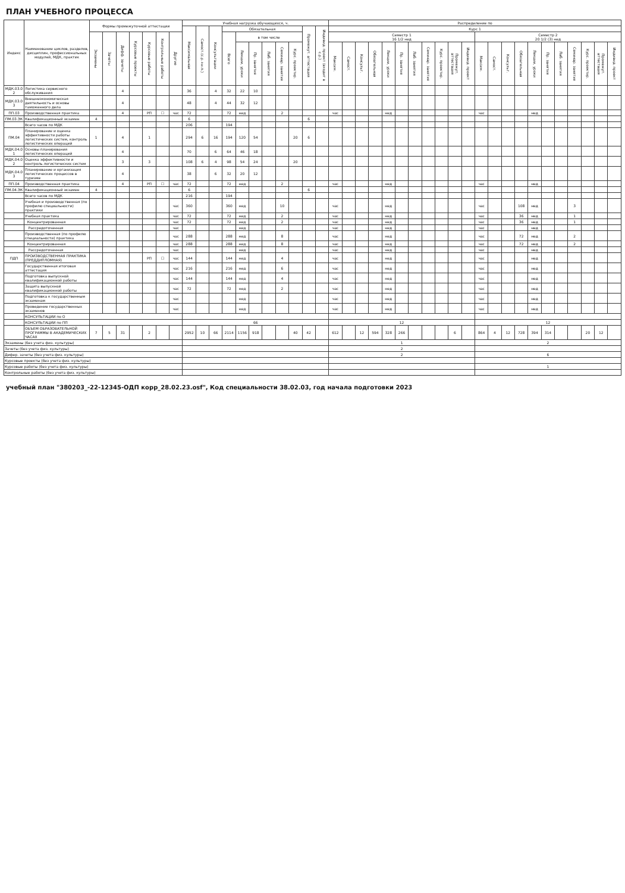ПЛАН УЧЕБНОГО ПРОЦЕССА
| Индекс | Наименование циклов, разделов, дисциплин, профессиональных модулей, МДК, практик | Формы промежуточной аттестации | | | | | | | Учебная нагрузка обучающихся, ч. | | | | | | | | | | | Распределение по | | | | | | | | | | | | | | | | | | | | | |
| --- | --- | --- | --- | --- | --- | --- | --- | --- | --- | --- | --- | --- | --- | --- | --- | --- | --- | --- | --- | --- | --- | --- | --- | --- | --- | --- | --- | --- | --- | --- | --- | --- | --- | --- | --- | --- | --- | --- | --- | --- | --- |
| | | | | | | | | | Максимальная | Самост.(с.р.+и.п.) | Консультации | Обязательная | | | | | | Промежут. аттестация | Индивид. проект (входит в с.р.) | Курс 1 | | | | | | | | | | | | | | | | | | | | | |
| | | Экзамены | Зачеты | Дифф. зачеты | Курсовые проекты | Курсовые работы | Контрольные работы | Другие | | | | Всего | в том числе | | | | | | | Семестр 1 16 1/2 нед | | | | | | | | | | | Семестр 2 20 1/2 (3) нед | | | | | | | | | | |
| | | | | | | | | | | | | | Лекции, уроки | Пр. занятия | Лаб. занятия | Семинар. занятия | Курс. проектир. | | | Максим. | Самост. | Консульт. | Обязательная | Лекции, уроки | Пр. занятия | Лаб. занятия | Семинар. занятия | Курс. проектир. | Промежут. аттестация | Индивид. проект | Максим. | Самост. | Консульт. | Обязательная | Лекции, уроки | Пр. занятия | Лаб. занятия | Семинар. занятия | Курс. проектир. | Промежут. аттестация | Индивид. проект |
| МДК.03.02 | Логистика сервисного обслуживания | | | 4 | | | | | 36 | | 4 | 32 | 22 | 10 | | | | | | | | | | | | | | | | | | | | | | | | | | | |
| МДК.03.03 | Внешнеэкономическая деятельность и основы таможенного дела | | | 4 | | | | | 48 | | 4 | 44 | 32 | 12 | | | | | | | | | | | | | | | | | | | | | | | | | | | |
| ПП.03 | Производственная практика | | | 4 | | РП | ☐ | час | 72 | | | 72 | нед | | | 2 | | | | час | | | | нед | | | | | | | час | | | | нед | | | | | | |
| ПМ.03.ЭК | Квалификационный экзамен | 4 | | | | | | | 6 | | | | | | | | | 6 | | | | | | | | | | | | | | | | | | | | | | | |
| | Всего часов по МДК | | | | | | | | 206 | | | 194 | | | | | | | | | | | | | | | | | | | | | | | | | | | | | |
| ПМ.04 | Планирование и оценка эффективности работы логистических систем, контроль логистических операций | 1 | | 4 | | 1 | | | 294 | 6 | 16 | 194 | 120 | 54 | | | 20 | 6 | | | | | | | | | | | | | | | | | | | | | | | |
| МДК.04.01 | Основы планирования логистических операций | | | 4 | | | | | 70 | | 6 | 64 | 46 | 18 | | | | | | | | | | | | | | | | | | | | | | | | | | | |
| МДК.04.02 | Оценка эффективности и контроль логистических систем | | | 3 | | 3 | | | 108 | 6 | 4 | 98 | 54 | 24 | | | 20 | | | | | | | | | | | | | | | | | | | | | | | | |
| МДК.04.03 | Планирование и организация логистических процессов в туризме | | | 4 | | | | | 38 | | 6 | 32 | 20 | 12 | | | | | | | | | | | | | | | | | | | | | | | | | | | |
| ПП.04 | Производственная практика | | | 4 | | РП | ☐ | час | 72 | | | 72 | нед | | | 2 | | | | час | | | | нед | | | | | | | час | | | | нед | | | | | | |
| ПМ.04.ЭК | Квалификационный экзамен | 4 | | | | | | | 6 | | | | | | | | | 6 | | | | | | | | | | | | | | | | | | | | | | | |
| | Всего часов по МДК | | | | | | | | 216 | | | 194 | | | | | | | | | | | | | | | | | | | | | | | | | | | | | |
| | Учебная и производственная (по профилю специальности) практики | | | | | | | час | 360 | | | 360 | нед | | | 10 | | | | час | | | | нед | | | | | | | час | | | 108 | нед | | | 3 | | | |
| | Учебная практика | | | | | | | час | 72 | | | 72 | нед | | | 2 | | | | час | | | | нед | | | | | | | час | | | 36 | нед | | | 1 | | | |
| | Концентрированная | | | | | | | час | 72 | | | 72 | нед | | | 2 | | | | час | | | | нед | | | | | | | час | | | 36 | нед | | | 1 | | | |
| | Рассредоточенная | | | | | | | час | | | | | нед | | | | | | | час | | | | нед | | | | | | | час | | | | нед | | | | | | |
| | Производственная (по профилю специальности) практика | | | | | | | час | 288 | | | 288 | нед | | | 8 | | | | час | | | | нед | | | | | | | час | | | 72 | нед | | | 2 | | | |
| | Концентрированная | | | | | | | час | 288 | | | 288 | нед | | | 8 | | | | час | | | | нед | | | | | | | час | | | 72 | нед | | | 2 | | | |
| | Рассредоточенная | | | | | | | час | | | | | нед | | | | | | | час | | | | нед | | | | | | | час | | | | нед | | | | | | |
| ПДП | ПРОИЗВОДСТВЕННАЯ ПРАКТИКА (ПРЕДДИПЛОМНАЯ) | | | | | РП | ☐ | час | 144 | | | 144 | нед | | | 4 | | | | час | | | | нед | | | | | | | час | | | | нед | | | | | | |
| | Государственная итоговая аттестация | | | | | | | час | 216 | | | 216 | нед | | | 6 | | | | час | | | | нед | | | | | | | час | | | | нед | | | | | | |
| | Подготовка выпускной квалификационной работы | | | | | | | час | 144 | | | 144 | нед | | | 4 | | | | час | | | | нед | | | | | | | час | | | | нед | | | | | | |
| | Защита выпускной квалификационной работы | | | | | | | час | 72 | | | 72 | нед | | | 2 | | | | час | | | | нед | | | | | | | час | | | | нед | | | | | | |
| | Подготовка к государственным экзаменам | | | | | | | час | | | | | нед | | | | | | | час | | | | нед | | | | | | | час | | | | нед | | | | | | |
| | Проведение государственных экзаменов | | | | | | | час | | | | | нед | | | | | | | час | | | | нед | | | | | | | час | | | | нед | | | | | | |
| | КОНСУЛЬТАЦИИ по О | | | | | | | | | | | | | | | | | | | | | | | | | | | | | | | | | | | | | | | | |
| | КОНСУЛЬТАЦИИ по ПП | | | | | | | | 66 | | | | | | | | | | | 12 | | | | | | | | | | | 12 | | | | | | | | | | |
| | ОБЪЕМ ОБРАЗОВАТЕЛЬНОЙ ПРОГРАММЫ В АКАДЕМИЧЕСКИХ ЧАСАХ | 7 | 5 | 31 | | 2 | | | 2952 | 10 | 66 | 2114 | 1156 | 918 | | | 40 | 42 | | 612 | | 12 | 594 | 328 | 266 | | | | 6 | | 864 | 4 | 12 | 728 | 394 | 314 | | | 20 | 12 | |
| Экзамены (без учета физ. культуры) | | | | | | | | | | | | | | | | | | | | 1 | | | | | | | | | | | 2 | | | | | | | | | | |
| Зачеты (без учета физ. культуры) | | | | | | | | | | | | | | | | | | | | 2 | | | | | | | | | | | | | | | | | | | | | |
| Дифер. зачеты (без учета физ. культуры) | | | | | | | | | | | | | | | | | | | | 2 | | | | | | | | | | | 6 | | | | | | | | | | |
| Курсовые проекты (без учета физ. культуры) | | | | | | | | | | | | | | | | | | | | | | | | | | | | | | | | | | | | | | | | | |
| Курсовые работы (без учета физ. культуры) | | | | | | | | | | | | | | | | | | | | | | | | | | | | | | | 1 | | | | | | | | | | |
| Контрольные работы (без учета физ. культуры) | | | | | | | | | | | | | | | | | | | | | | | | | | | | | | | | | | | | | | | | | |
учебный план "380203_-22-12345-ОДП корр_28.02.23.osf", Код специальности 38.02.03, год начала подготовки 2023